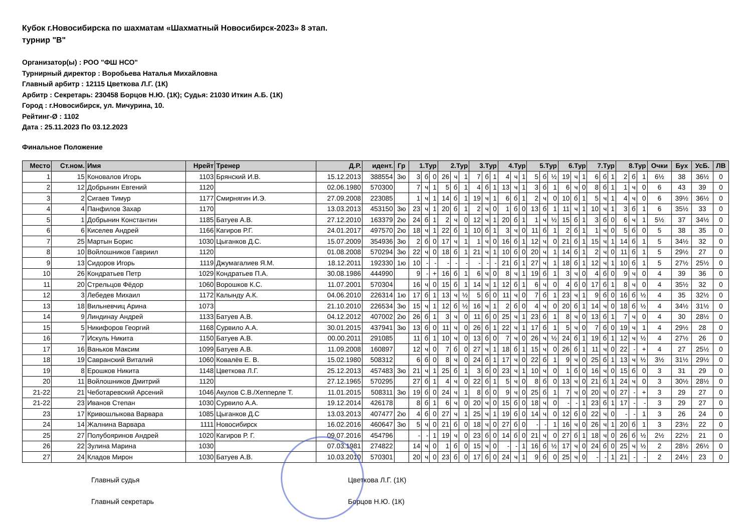Кубок г.Новосибирска по шахматам «Шахматный Новосибирск-2023» 8 этап.
турнир "В"
Организатор(ы) : РОО "ФШ НСО"
Турнирный директор : Воробьева Наталья Михайловна
Главный арбитр : 12115 Цветкова Л.Г. (1К)
Арбитр : Секретарь: 230458 Борцов Н.Ю. (1К); Судья: 21030 Иткин А.Б. (1К)
Город : г.Новосибирск, ул. Мичурина, 10.
Рейтинг-Ø : 1102
Дата : 25.11.2023 По 03.12.2023
Финальное Положение
| Место | Ст.ном. | Имя | Нрейт | Тренер | Д.Р. | идент. | Гр | 1.Тур | | | 2.Тур | | | 3.Тур | | | 4.Тур | | | 5.Тур | | | 6.Тур | | | 7.Тур | | | 8.Тур | | | Очки | Бух | УсБ. | ЛВ |
| --- | --- | --- | --- | --- | --- | --- | --- | --- | --- | --- | --- | --- | --- | --- | --- | --- | --- | --- | --- | --- | --- | --- | --- | --- | --- | --- | --- | --- | --- | --- | --- | --- | --- | --- | --- |
| 1 | 15 | Коновалов Игорь | 1103 | Брянский И.В. | 15.12.2013 | 388554 | 3ю | 3 | б | 0 | 26 | ч | 1 | 7 | б | 1 | 4 | ч | 1 | 5 | б | ½ | 19 | ч | 1 | 6 | б | 1 | 2 | б | 1 | 6½ | 38 | 36½ | 0 |
| 2 | 12 | Добрынин Евгений | 1120 | | 02.06.1980 | 570300 | | 7 | ч | 1 | 5 | б | 1 | 4 | б | 1 | 13 | ч | 1 | 3 | б | 1 | 6 | ч | 0 | 8 | б | 1 | 1 | ч | 0 | 6 | 43 | 39 | 0 |
| 3 | 2 | Сигаев Тимур | 1177 | Смирнягин И.Э. | 27.09.2008 | 223085 | | 1 | ч | 1 | 14 | б | 1 | 19 | ч | 1 | 6 | б | 1 | 2 | ч | 0 | 10 | б | 1 | 5 | ч | 1 | 4 | ч | 0 | 6 | 39½ | 36½ | 0 |
| 4 | 4 | Панфилов Захар | 1170 | | 13.03.2013 | 453150 | 3ю | 23 | ч | 1 | 20 | б | 1 | 2 | ч | 0 | 1 | б | 0 | 13 | б | 1 | 11 | ч | 1 | 10 | ч | 1 | 3 | б | 1 | 6 | 35½ | 33 | 0 |
| 5 | 1 | Добрынин Константин | 1185 | Батуев А.В. | 27.12.2010 | 163379 | 2ю | 24 | б | 1 | 2 | ч | 0 | 12 | ч | 1 | 20 | б | 1 | 1 | ч | ½ | 15 | б | 1 | 3 | б | 0 | 6 | ч | 1 | 5½ | 37 | 34½ | 0 |
| 6 | 6 | Киселев Андрей | 1166 | Кагиров Р.Г. | 24.01.2017 | 497570 | 2ю | 18 | ч | 1 | 22 | б | 1 | 10 | б | 1 | 3 | ч | 0 | 11 | б | 1 | 2 | б | 1 | 1 | ч | 0 | 5 | б | 0 | 5 | 38 | 35 | 0 |
| 7 | 25 | Мартын Борис | 1030 | Цыганков Д.С. | 15.07.2009 | 354936 | 3ю | 2 | б | 0 | 17 | ч | 1 | 1 | ч | 0 | 16 | б | 1 | 12 | ч | 0 | 21 | б | 1 | 15 | ч | 1 | 14 | б | 1 | 5 | 34½ | 32 | 0 |
| 8 | 10 | Войлошников Гавриил | 1120 | | 01.08.2008 | 570294 | 3ю | 22 | ч | 0 | 18 | б | 1 | 21 | ч | 1 | 10 | б | 0 | 20 | ч | 1 | 14 | б | 1 | 2 | ч | 0 | 11 | б | 1 | 5 | 29½ | 27 | 0 |
| 9 | 13 | Сидоров Игорь | 1119 | Джумагалиев Я.М. | 18.12.2011 | 192330 | 1ю | 10 | - | - | - | - | - | - | - | - | 21 | б | 1 | 27 | ч | 1 | 18 | б | 1 | 12 | ч | 1 | 10 | б | 1 | 5 | 27½ | 25½ | 0 |
| 10 | 26 | Кондратьев Петр | 1029 | Кондратьев П.А. | 30.08.1986 | 444990 | | 9 | - | + | 16 | б | 1 | 6 | ч | 0 | 8 | ч | 1 | 19 | б | 1 | 3 | ч | 0 | 4 | б | 0 | 9 | ч | 0 | 4 | 39 | 36 | 0 |
| 11 | 20 | Стрельцов Фёдор | 1060 | Ворошков К.С. | 11.07.2001 | 570304 | | 16 | ч | 0 | 15 | б | 1 | 14 | ч | 1 | 12 | б | 1 | 6 | ч | 0 | 4 | б | 0 | 17 | б | 1 | 8 | ч | 0 | 4 | 35½ | 32 | 0 |
| 12 | 3 | Лебедев Михаил | 1172 | Калынду А.К. | 04.06.2010 | 226314 | 1ю | 17 | б | 1 | 13 | ч | ½ | 5 | б | 0 | 11 | ч | 0 | 7 | б | 1 | 23 | ч | 1 | 9 | б | 0 | 16 | б | ½ | 4 | 35 | 32½ | 0 |
| 13 | 18 | Вильневчиц Арина | 1073 | | 21.10.2010 | 226534 | 3ю | 15 | ч | 1 | 12 | б | ½ | 16 | ч | 1 | 2 | б | 0 | 4 | ч | 0 | 20 | б | 1 | 14 | ч | 0 | 18 | б | ½ | 4 | 34½ | 31½ | 0 |
| 14 | 9 | Линдинау Андрей | 1133 | Батуев А.В. | 04.12.2012 | 407002 | 2ю | 26 | б | 1 | 3 | ч | 0 | 11 | б | 0 | 25 | ч | 1 | 23 | б | 1 | 8 | ч | 0 | 13 | б | 1 | 7 | ч | 0 | 4 | 30 | 28½ | 0 |
| 15 | 5 | Никифоров Георгий | 1168 | Сурвило А.А. | 30.01.2015 | 437941 | 3ю | 13 | б | 0 | 11 | ч | 0 | 26 | б | 1 | 22 | ч | 1 | 17 | б | 1 | 5 | ч | 0 | 7 | б | 0 | 19 | ч | 1 | 4 | 29½ | 28 | 0 |
| 16 | 7 | Искуль Никита | 1150 | Батуев А.В. | 00.00.2011 | 291085 | | 11 | б | 1 | 10 | ч | 0 | 13 | б | 0 | 7 | ч | 0 | 26 | ч | ½ | 24 | б | 1 | 19 | б | 1 | 12 | ч | ½ | 4 | 27½ | 26 | 0 |
| 17 | 16 | Ваньков Максим | 1099 | Батуев А.В. | 11.09.2008 | 160897 | | 12 | ч | 0 | 7 | б | 0 | 27 | ч | 1 | 18 | б | 1 | 15 | ч | 0 | 26 | б | 1 | 11 | ч | 0 | 22 | - | + | 4 | 27 | 25½ | 0 |
| 18 | 19 | Савранский Виталий | 1060 | Ковалёв Е. В. | 15.02.1980 | 508312 | | 6 | б | 0 | 8 | ч | 0 | 24 | б | 1 | 17 | ч | 0 | 22 | б | 1 | 9 | ч | 0 | 25 | б | 1 | 13 | ч | ½ | 3½ | 31½ | 29½ | 0 |
| 19 | 8 | Ерошков Никита | 1148 | Цветкова Л.Г. | 25.12.2013 | 457483 | 3ю | 21 | ч | 1 | 25 | б | 1 | 3 | б | 0 | 23 | ч | 1 | 10 | ч | 0 | 1 | б | 0 | 16 | ч | 0 | 15 | б | 0 | 3 | 31 | 29 | 0 |
| 20 | 11 | Войлошников Дмитрий | 1120 | | 27.12.1965 | 570295 | | 27 | б | 1 | 4 | ч | 0 | 22 | б | 1 | 5 | ч | 0 | 8 | б | 0 | 13 | ч | 0 | 21 | б | 1 | 24 | ч | 0 | 3 | 30½ | 28½ | 0 |
| 21-22 | 21 | Чеботаревский Арсений | 1046 | Акулов С.В./Хепперле Т. | 11.01.2015 | 508311 | 3ю | 19 | б | 0 | 24 | ч | 1 | 8 | б | 0 | 9 | ч | 0 | 25 | б | 1 | 7 | ч | 0 | 20 | ч | 0 | 27 | - | + | 3 | 29 | 27 | 0 |
| 21-22 | 23 | Иванов Степан | 1030 | Сурвило А.А. | 19.12.2014 | 426178 | | 8 | б | 1 | 6 | ч | 0 | 20 | ч | 0 | 15 | б | 0 | 18 | ч | 0 | - | - | 1 | 23 | б | 1 | 17 | - | - | 3 | 29 | 27 | 0 |
| 23 | 17 | Кривошлыкова Варвара | 1085 | Цыганков Д.С | 13.03.2013 | 407477 | 2ю | 4 | б | 0 | 27 | ч | 1 | 25 | ч | 1 | 19 | б | 0 | 14 | ч | 0 | 12 | б | 0 | 22 | ч | 0 | - | - | 1 | 3 | 26 | 24 | 0 |
| 24 | 14 | Жалнина Варвара | 1111 | Новосибирск | 16.02.2016 | 460647 | 3ю | 5 | ч | 0 | 21 | б | 0 | 18 | ч | 0 | 27 | б | 0 | - | - | 1 | 16 | ч | 0 | 26 | ч | 1 | 20 | б | 1 | 3 | 23½ | 22 | 0 |
| 25 | 27 | Полубояринов Андрей | 1020 | Кагиров Р. Г. | 09.07.2016 | 454796 | | - | - | 1 | 19 | ч | 0 | 23 | б | 0 | 14 | б | 0 | 21 | ч | 0 | 27 | б | 1 | 18 | ч | 0 | 26 | б | ½ | 2½ | 22½ | 21 | 0 |
| 26 | 22 | Зулина Марина | 1030 | | 07.03.1981 | 274822 | | 14 | ч | 0 | 1 | б | 0 | 15 | ч | 0 | - | - | 1 | 16 | б | ½ | 17 | ч | 0 | 24 | б | 0 | 25 | ч | ½ | 2 | 28½ | 26½ | 0 |
| 27 | 24 | Кладов Мирон | 1030 | Батуев А.В. | 10.03.2010 | 570301 | | 20 | ч | 0 | 23 | б | 0 | 17 | б | 0 | 24 | ч | 1 | 9 | б | 0 | 25 | ч | 0 | - | - | 1 | 21 | - | - | 2 | 24½ | 23 | 0 |
Главный судья Цветкова Л.Г. (1К)
Главный секретарь Борцов Н.Ю. (1К)